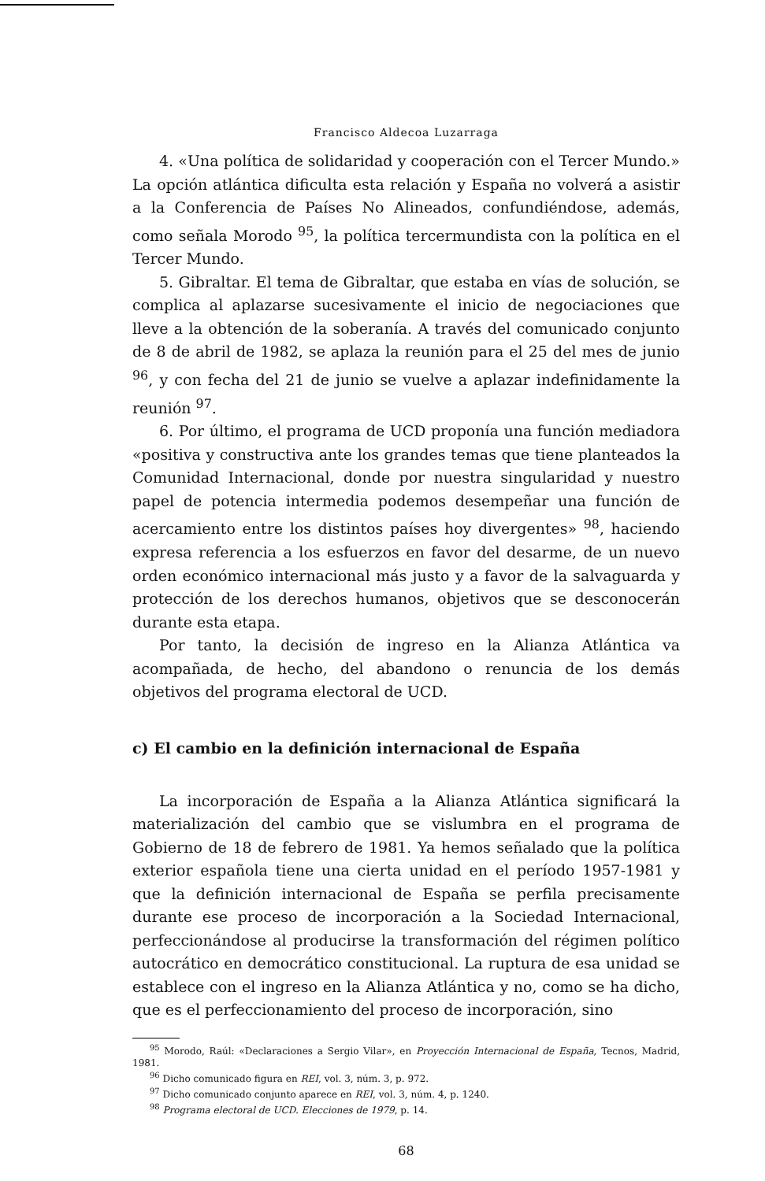Francisco Aldecoa Luzarraga
4. «Una política de solidaridad y cooperación con el Tercer Mundo.» La opción atlántica dificulta esta relación y España no volverá a asistir a la Conferencia de Países No Alineados, confundiéndose, además, como señala Morodo <sup>95</sup>, la política tercermundista con la política en el Tercer Mundo.
5. Gibraltar. El tema de Gibraltar, que estaba en vías de solución, se complica al aplazarse sucesivamente el inicio de negociaciones que lleve a la obtención de la soberanía. A través del comunicado conjunto de 8 de abril de 1982, se aplaza la reunión para el 25 del mes de junio <sup>96</sup>, y con fecha del 21 de junio se vuelve a aplazar indefinidamente la reunión <sup>97</sup>.
6. Por último, el programa de UCD proponía una función mediadora «positiva y constructiva ante los grandes temas que tiene planteados la Comunidad Internacional, donde por nuestra singularidad y nuestro papel de potencia intermedia podemos desempeñar una función de acercamiento entre los distintos países hoy divergentes» <sup>98</sup>, haciendo expresa referencia a los esfuerzos en favor del desarme, de un nuevo orden económico internacional más justo y a favor de la salvaguarda y protección de los derechos humanos, objetivos que se desconocerán durante esta etapa.
Por tanto, la decisión de ingreso en la Alianza Atlántica va acompañada, de hecho, del abandono o renuncia de los demás objetivos del programa electoral de UCD.
c) El cambio en la definición internacional de España
La incorporación de España a la Alianza Atlántica significará la materialización del cambio que se vislumbra en el programa de Gobierno de 18 de febrero de 1981. Ya hemos señalado que la política exterior española tiene una cierta unidad en el período 1957-1981 y que la definición internacional de España se perfila precisamente durante ese proceso de incorporación a la Sociedad Internacional, perfeccionándose al producirse la transformación del régimen político autocrático en democrático constitucional. La ruptura de esa unidad se establece con el ingreso en la Alianza Atlántica y no, como se ha dicho, que es el perfeccionamiento del proceso de incorporación, sino
<sup>95</sup> Morodo, Raúl: «Declaraciones a Sergio Vilar», en Proyección Internacional de España, Tecnos, Madrid, 1981.
<sup>96</sup> Dicho comunicado figura en REI, vol. 3, núm. 3, p. 972.
<sup>97</sup> Dicho comunicado conjunto aparece en REI, vol. 3, núm. 4, p. 1240.
<sup>98</sup> Programa electoral de UCD. Elecciones de 1979, p. 14.
68